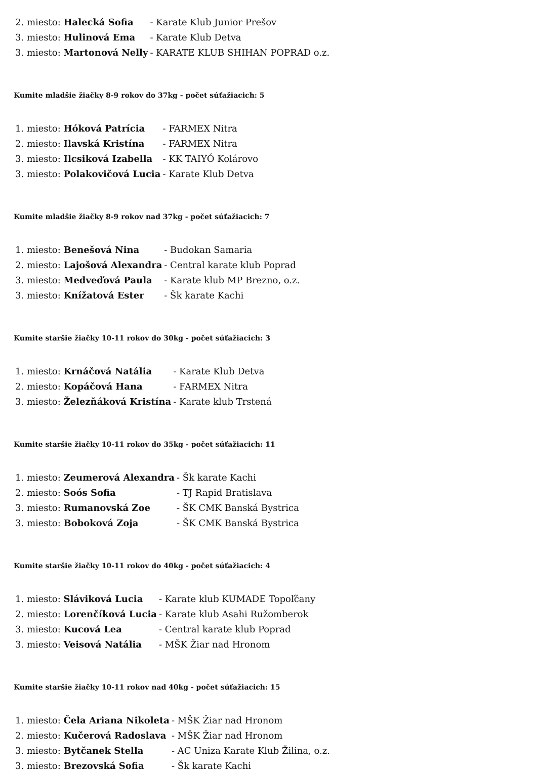| 2. miesto: Halecká Sofia | - Karate Klub Junior Prešov |
| 3. miesto: Hulinová Ema | - Karate Klub Detva |
| 3. miesto: Martonová Nelly | - KARATE KLUB SHIHAN POPRAD o.z. |
Kumite mladšie žiačky 8-9 rokov do 37kg - počet súťažiacich: 5
| 1. miesto: Hóková Patrícia | - FARMEX Nitra |
| 2. miesto: Ilavská Kristína | - FARMEX Nitra |
| 3. miesto: Ilcsiková Izabella | - KK TAIYÓ Kolárovo |
| 3. miesto: Polakovičová Lucia | - Karate Klub Detva |
Kumite mladšie žiačky 8-9 rokov nad 37kg - počet súťažiacich: 7
| 1. miesto: Benešová Nina | - Budokan Samaria |
| 2. miesto: Lajošová Alexandra | - Central karate klub Poprad |
| 3. miesto: Medveďová Paula | - Karate klub MP Brezno, o.z. |
| 3. miesto: Knížatová Ester | - Šk karate Kachi |
Kumite staršie žiačky 10-11 rokov do 30kg - počet súťažiacich: 3
| 1. miesto: Krnáčová Natália | - Karate Klub Detva |
| 2. miesto: Kopáčová Hana | - FARMEX Nitra |
| 3. miesto: Železňáková Kristína | - Karate klub Trstená |
Kumite staršie žiačky 10-11 rokov do 35kg - počet súťažiacich: 11
| 1. miesto: Zeumerová Alexandra | - Šk karate Kachi |
| 2. miesto: Soós Sofia | - TJ Rapid Bratislava |
| 3. miesto: Rumanovská Zoe | - ŠK CMK Banská Bystrica |
| 3. miesto: Boboková Zoja | - ŠK CMK Banská Bystrica |
Kumite staršie žiačky 10-11 rokov do 40kg - počet súťažiacich: 4
| 1. miesto: Sláviková Lucia | - Karate klub KUMADE Topoľčany |
| 2. miesto: Lorenčíková Lucia | - Karate klub Asahi Ružomberok |
| 3. miesto: Kucová Lea | - Central karate klub Poprad |
| 3. miesto: Veisová Natália | - MŠK Žiar nad Hronom |
Kumite staršie žiačky 10-11 rokov nad 40kg - počet súťažiacich: 15
| 1. miesto: Čela Ariana Nikoleta | - MŠK Žiar nad Hronom |
| 2. miesto: Kučerová Radoslava | - MŠK Žiar nad Hronom |
| 3. miesto: Bytčanek Stella | - AC Uniza Karate Klub Žilina, o.z. |
| 3. miesto: Brezovská Sofia | - Šk karate Kachi |